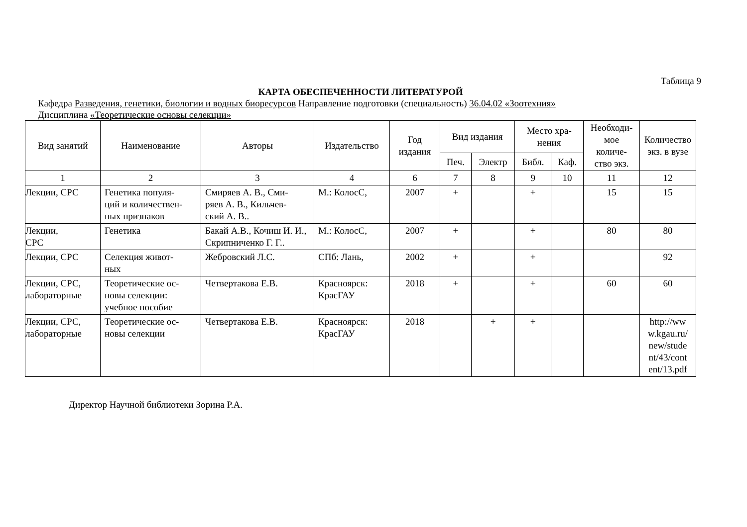Таблица 9
КАРТА ОБЕСПЕЧЕННОСТИ ЛИТЕРАТУРОЙ
Кафедра Разведения, генетики, биологии и водных биоресурсов Направление подготовки (специальность) 36.04.02 «Зоотехния»
Дисциплина «Теоретические основы селекции»
| Вид занятий | Наименование | Авторы | Издательство | Год издания | Вид издания | | Место хра- нения | | Необходи- мое количе- ство экз. | Количество экз. в вузе |
| --- | --- | --- | --- | --- | --- | --- | --- | --- | --- | --- |
| | | | | | Печ. | Электр | Библ. | Каф. | | |
| 1 | 2 | 3 | 4 | 6 | 7 | 8 | 9 | 10 | 11 | 12 |
| Лекции, СРС | Генетика популя- ций и количествен- ных признаков | Смиряев А. В., Сми- ряев А. В., Кильчев- ский А. В.. | М.: КолосС, | 2007 | + | | + | | 15 | 15 |
| Лекции, СРС | Генетика | Бакай А.В., Кочиш И. И., Скрипниченко Г. Г.. | М.: КолосС, | 2007 | + | | + | | 80 | 80 |
| Лекции, СРС | Селекция живот- ных | Жебровский Л.С. | СПб: Лань, | 2002 | + | | + | | | 92 |
| Лекции, СРС, лабораторные | Теоретические ос- новы селекции: учебное пособие | Четвертакова Е.В. | Красноярск: КрасГАУ | 2018 | + | | + | | 60 | 60 |
| Лекции, СРС, лабораторные | Теоретические ос- новы селекции | Четвертакова Е.В. | Красноярск: КрасГАУ | 2018 | | + | + | | | http://ww w.kgau.ru/ new/stude nt/43/cont ent/13.pdf |
Директор Научной библиотеки Зорина Р.А.